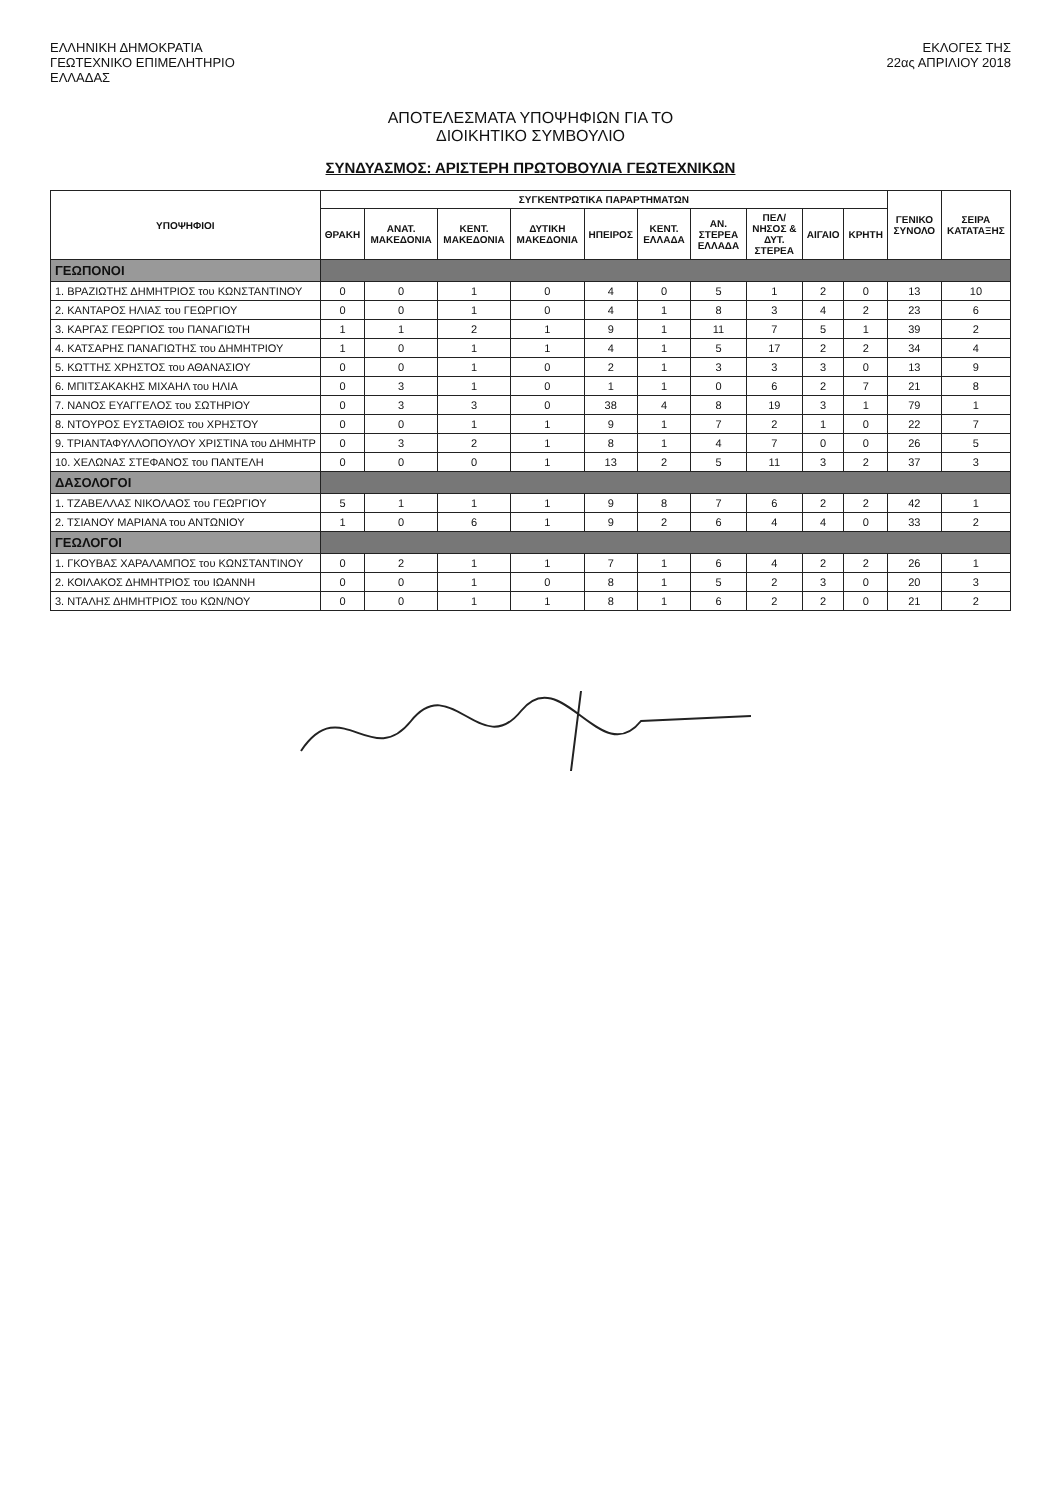ΕΛΛΗΝΙΚΗ ΔΗΜΟΚΡΑΤΙΑ
ΓΕΩΤΕΧΝΙΚΟ ΕΠΙΜΕΛΗΤΗΡΙΟ
ΕΛΛΑΔΑΣ
ΕΚΛΟΓΕΣ ΤΗΣ
22ας ΑΠΡΙΛΙΟΥ 2018
ΑΠΟΤΕΛΕΣΜΑΤΑ ΥΠΟΨΗΦΙΩΝ ΓΙΑ ΤΟ
ΔΙΟΙΚΗΤΙΚΟ ΣΥΜΒΟΥΛΙΟ
ΣΥΝΔΥΑΣΜΟΣ: ΑΡΙΣΤΕΡΗ ΠΡΩΤΟΒΟΥΛΙΑ ΓΕΩΤΕΧΝΙΚΩΝ
| ΥΠΟΨΗΦΙΟΙ | ΣΥΓΚΕΝΤΡΩΤΙΚΑ ΠΑΡΑΡΤΗΜΑΤΩΝ | | | | | | | | | | ΓΕΝΙΚΟ ΣΥΝΟΛΟ | ΣΕΙΡΑ ΚΑΤΑΤΑΞΗΣ |
| --- | --- | --- | --- | --- | --- | --- | --- | --- | --- | --- | --- | --- |
| | ΘΡΑΚΗ | ΑΝΑΤ. ΜΑΚΕΔΟΝΙΑ | ΚΕΝΤ. ΜΑΚΕΔΟΝΙΑ | ΔΥΤΙΚΗ ΜΑΚΕΔΟΝΙΑ | ΗΠΕΙΡΟΣ | ΚΕΝΤ. ΕΛΛΑΔΑ | ΑΝ. ΣΤΕΡΕΑ ΕΛΛΑΔΑ | ΠΕΛ/ΝΗΣΟΣ & ΔΥΤ. ΣΤΕΡΕΑ | ΑΙΓΑΙΟ | ΚΡΗΤΗ | | |
| ΓΕΩΠΟΝΟΙ | | | | | | | | | | | | |
| 1. ΒΡΑΖΙΩΤΗΣ ΔΗΜΗΤΡΙΟΣ του ΚΩΝΣΤΑΝΤΙΝΟΥ | 0 | 0 | 1 | 0 | 4 | 0 | 5 | 1 | 2 | 0 | 13 | 10 |
| 2. ΚΑΝΤΑΡΟΣ ΗΛΙΑΣ του ΓΕΩΡΓΙΟΥ | 0 | 0 | 1 | 0 | 4 | 1 | 8 | 3 | 4 | 2 | 23 | 6 |
| 3. ΚΑΡΓΑΣ ΓΕΩΡΓΙΟΣ του ΠΑΝΑΓΙΩΤΗ | 1 | 1 | 2 | 1 | 9 | 1 | 11 | 7 | 5 | 1 | 39 | 2 |
| 4. ΚΑΤΣΑΡΗΣ ΠΑΝΑΓΙΩΤΗΣ του ΔΗΜΗΤΡΙΟΥ | 1 | 0 | 1 | 1 | 4 | 1 | 5 | 17 | 2 | 2 | 34 | 4 |
| 5. ΚΩΤΤΗΣ ΧΡΗΣΤΟΣ του ΑΘΑΝΑΣΙΟΥ | 0 | 0 | 1 | 0 | 2 | 1 | 3 | 3 | 3 | 0 | 13 | 9 |
| 6. ΜΠΙΤΣΑΚΑΚΗΣ ΜΙΧΑΗΛ του ΗΛΙΑ | 0 | 3 | 1 | 0 | 1 | 1 | 0 | 6 | 2 | 7 | 21 | 8 |
| 7. ΝΑΝΟΣ ΕΥΑΓΓΕΛΟΣ του ΣΩΤΗΡΙΟΥ | 0 | 3 | 3 | 0 | 38 | 4 | 8 | 19 | 3 | 1 | 79 | 1 |
| 8. ΝΤΟΥΡΟΣ ΕΥΣΤΑΘΙΟΣ του ΧΡΗΣΤΟΥ | 0 | 0 | 1 | 1 | 9 | 1 | 7 | 2 | 1 | 0 | 22 | 7 |
| 9. ΤΡΙΑΝΤΑΦΥΛΛΟΠΟΥΛΟΥ ΧΡΙΣΤΙΝΑ του ΔΗΜΗΤΡ | 0 | 3 | 2 | 1 | 8 | 1 | 4 | 7 | 0 | 0 | 26 | 5 |
| 10. ΧΕΛΩΝΑΣ ΣΤΕΦΑΝΟΣ του ΠΑΝΤΕΛΗ | 0 | 0 | 0 | 1 | 13 | 2 | 5 | 11 | 3 | 2 | 37 | 3 |
| ΔΑΣΟΛΟΓΟΙ | | | | | | | | | | | | |
| 1. ΤΖΑΒΕΛΛΑΣ ΝΙΚΟΛΑΟΣ του ΓΕΩΡΓΙΟΥ | 5 | 1 | 1 | 1 | 9 | 8 | 7 | 6 | 2 | 2 | 42 | 1 |
| 2. ΤΣΙΑΝΟΥ ΜΑΡΙΑΝΑ του ΑΝΤΩΝΙΟΥ | 1 | 0 | 6 | 1 | 9 | 2 | 6 | 4 | 4 | 0 | 33 | 2 |
| ΓΕΩΛΟΓΟΙ | | | | | | | | | | | | |
| 1. ΓΚΟΥΒΑΣ ΧΑΡΑΛΑΜΠΟΣ του ΚΩΝΣΤΑΝΤΙΝΟΥ | 0 | 2 | 1 | 1 | 7 | 1 | 6 | 4 | 2 | 2 | 26 | 1 |
| 2. ΚΟΙΛΑΚΟΣ ΔΗΜΗΤΡΙΟΣ του ΙΩΑΝΝΗ | 0 | 0 | 1 | 0 | 8 | 1 | 5 | 2 | 3 | 0 | 20 | 3 |
| 3. ΝΤΑΛΗΣ ΔΗΜΗΤΡΙΟΣ του ΚΩΝ/ΝΟΥ | 0 | 0 | 1 | 1 | 8 | 1 | 6 | 2 | 2 | 0 | 21 | 2 |